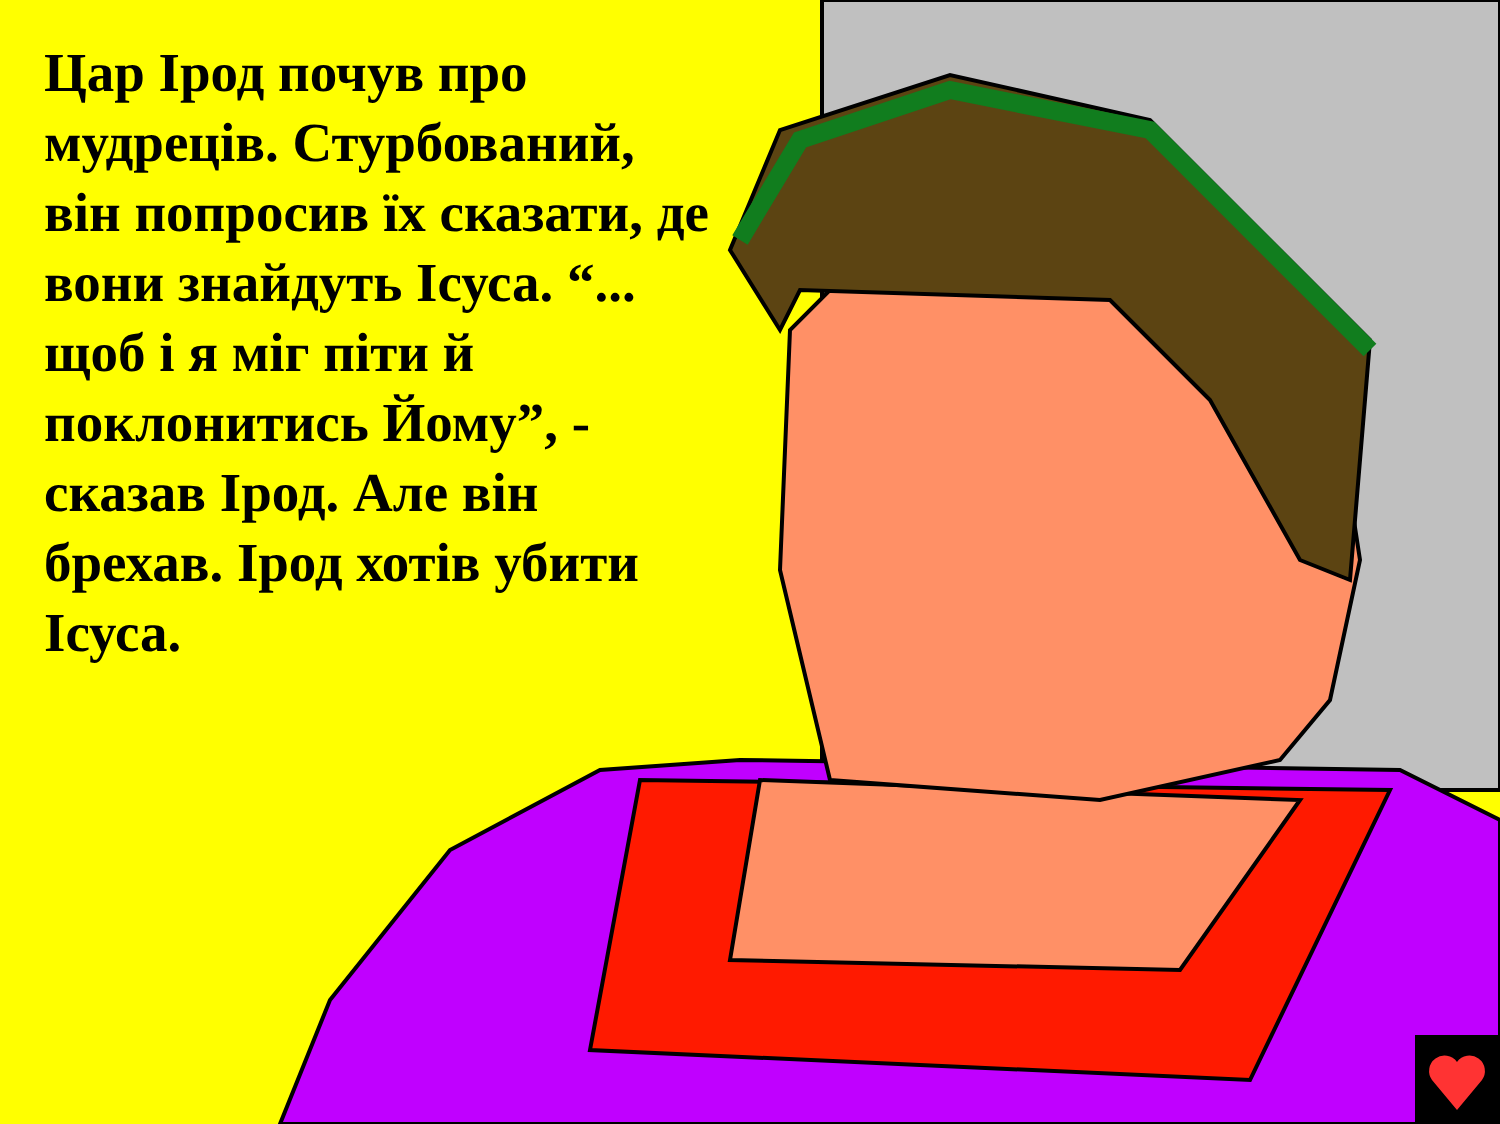Цар Ірод почув про мудреців. Стурбований, він попросив їх сказати, де вони знайдуть Ісуса. “... щоб і я міг піти й поклонитись Йому”, - сказав Ірод. Але він брехав. Ірод хотів убити Ісуса.